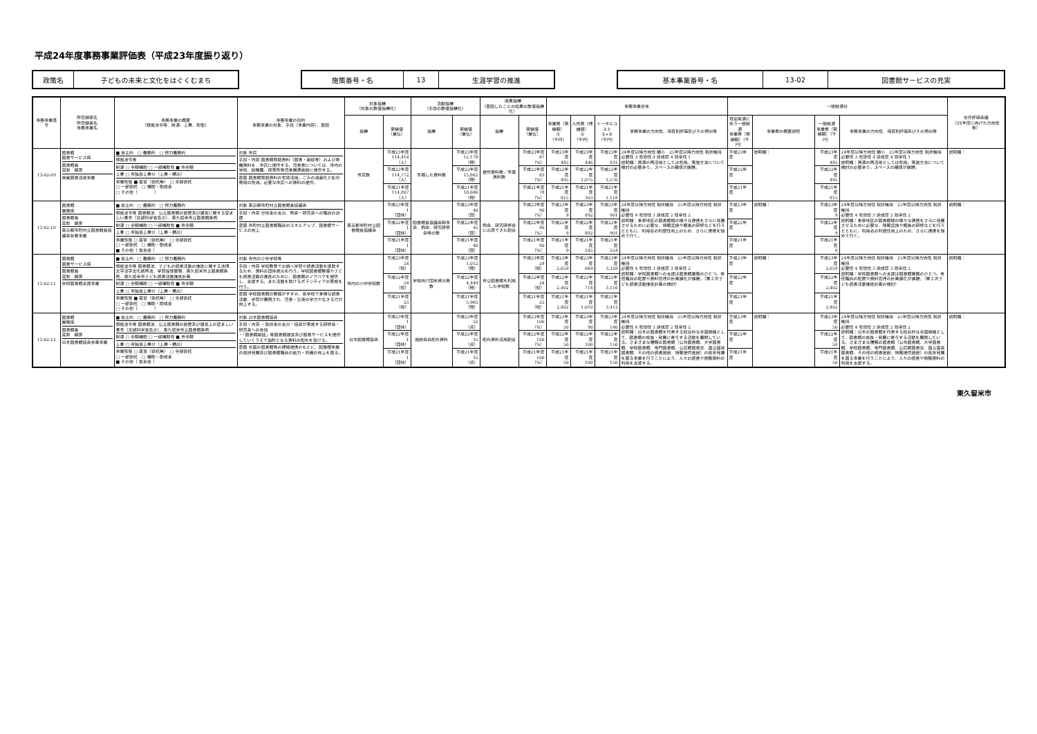平成24年度事務事業評価表（平成23年度振り返り）
| 政策名 | 子どもの未来と文化をはぐくむまち |
| 施策番号・名 | 13 | 生涯学習の推進 |
| 基本事業番号・名 | 13-02 | 図書館サービスの充実 |
| 事務事業番号 | 所管課係名 所管課長名 事務事業名 | 事務事業の概要 （根拠法令等、財源、上乗、形態） | 事務事業の目的 事務事業の対象、手段（事業内容）、意図 | 対象指標 （対象の数値指標化） | | 活動指標 （手段の数値指標化） | | 成果指標 （意図したことの結果の数値指標化） | | 事務事業全体 | | | | 一般財源分 | | | | 全庁評価会議 （25年度に向けた方向性等） |
| --- | --- | --- | --- | --- | --- | --- | --- | --- | --- | --- | --- | --- | --- | --- | --- | --- | --- | --- |
| | | | | 指標 | 実績値 （単位） | 指標 | 実績値 （単位） | 指標 | 実績値 （単位） | 事業費（実績額） ① （千円） | 人件費（理論値） ② （千円） | トータルコスト ①+② （千円） | 事務事業の方向性、項目別評価及びその理由等 | 特定財源に伴う一般財源 事業費（実績額）（千円） | 事業費の概要説明 | 一般財源 事業費（実績額）（千円） | 事務事業の方向性、項目別評価及びその理由等 | |
| 13-02-09 | 図書館 図書サービス係 図書館長 高梨 顕彦 廃棄図書活用事業 | ■ 自主的 □ 義務的 □ 努力義務的 根拠法令等 財源 □ 全額補助 □ 一部補助有 ■ 市全額 上乗 □ 市独自上乗せ（上乗・横出） 事業形態 ■ 直営（委託無） □ 全部委託 □ 一部委託 □ 補助・助成金 □ その他（ ） | 対象 市民 手段・内容 図書館除籍資料（図書・雑誌等）および寄贈資料を、市民に提供する。児童書については、市内の学校、幼稚園、保育所等児童関連施設に提供する。 意図 図書館除籍資料の有効活用。ごみの減量化と処分費用の削減。必要な市民への資料の提供。 | 市民数 | 平成23年度 114,414 （人） | 準備した資料数 | 平成23年度 12,178 （冊） | 提供資料数／準備資料数 | 平成23年度 67 （%） | 平成23年度 485 | 平成23年度 446 | 平成23年度 931 | 24年度以降方向性 縮小 25年度以降方向性 現状維持 必要性 3 有効性 4 達成度 4 効率性 1 説明欄：資源の再活用としては有用。実施方法について検討の必要あり。スペースの確保が課題。 | 平成23年度 | 説明欄： | 平成23年度 485 | 24年度以降方向性 縮小 25年度以降方向性 現状維持 必要性 3 有効性 4 達成度 4 効率性 1 説明欄：資源の再活用としては有用。実施方法について検討の必要あり。スペースの確保が課題。 | 説明欄： |
| | | | | | 平成22年度 114,772 （人） | | 平成22年度 15,862 （冊） | | 平成22年度 83 （%） | 平成22年度 495 | 平成22年度 1,075 | 平成22年度 1,570 | | 平成22年度 | | 平成22年度 495 | | |
| | | | | | 平成21年度 114,807 （人） | | 平成21年度 18,686 （冊） | | 平成21年度 78 （%） | 平成21年度 815 | 平成21年度 303 | 平成21年度 1,118 | | 平成21年度 | | 平成21年度 815 | | |
| 13-02-10 | 図書館 業務係 図書館長 高梨 顕彦 東京都市町村立図書館長協議会参画事業 | ■ 自主的 □ 義務的 □ 努力義務的 根拠法令等 図書館法、公立図書館の設置及び運営に関する望ましい基準（文部科学省告示）、東久留米市立図書館条例 財源 □ 全額補助 □ 一部補助有 ■ 市全額 上乗 □ 市独自上乗せ（上乗・横出） 事業形態 □ 直営（委託無） □ 全部委託 □ 一部委託 □ 補助・助成金 ■ その他（ 負担金 ） | 対象 東京都市町村立図書館長協議会 手段・内容 分担金の支出、例会・研究会への職員の派遣 意図 市町村立図書館職員のスキルアップ、図書館サービスの向上 | 東京都市町村立図書館長協議会 | 平成23年度 1 （団体） | 図書館長協議会幹事会、例会、研究研修会等の数 | 平成23年度 40 （回） | 例会、研究研修会に出席できた割合 | 平成23年度 90 （%） | 平成23年度 9 | 平成23年度 892 | 平成23年度 901 | 24年度以降方向性 現状維持 25年度以降方向性 現状維持 必要性 4 有効性 3 達成度 2 効率性 2 説明欄：多摩地区の図書館間の様々な連携をさらに発展させるために必要な、情報交換や館長の研修などを行うとともに、利用者の利便性向上のため、さらに連携を強めて行く。 | 平成23年度 | 説明欄： | 平成23年度 9 | 24年度以降方向性 現状維持 25年度以降方向性 現状維持 必要性 4 有効性 3 達成度 2 効率性 2 説明欄：多摩地区の図書館間の様々な連携をさらに発展させるために必要な、情報交換や館長の研修などを行うとともに、利用者の利便性向上のため、さらに連携を強めて行く。 | 説明欄： |
| | | | | | 平成22年度 1 （団体） | | 平成22年度 45 （回） | | 平成22年度 90 （%） | 平成22年度 9 | 平成22年度 892 | 平成22年度 901 | | 平成22年度 | | 平成22年度 9 | | |
| | | | | | 平成21年度 1 （団体） | | 平成21年度 40 （回） | | 平成21年度 90 （%） | 平成21年度 9 | 平成21年度 545 | 平成21年度 554 | | 平成21年度 | | 平成21年度 9 | | |
| 13-02-11 | 図書館 図書サービス係 図書館長 高梨 顕彦 学校図書館支援事業 | ■ 自主的 □ 義務的 □ 努力義務的 根拠法令等 図書館法、子どもの読書活動の推進に関する法律、文字活字文化振興法、学習指導要領、東久留米市立図書館条例、東久留米市子ども読書活動推進計画 財源 □ 全額補助 □ 一部補助有 ■ 市全額 上乗 □ 市独自上乗せ（上乗・横出） 事業形態 ■ 直営（委託無） □ 全部委託 □ 一部委託 □ 補助・助成金 □ その他（ ） | 対象 市内の小中学校等 手段・内容 学校教育での調べ学習や読書活動を援助するため、資料の団体貸出を行う。学校図書館整備や子ども読書活動の推進のために、図書館のノウハウを提供し、支援する。また活動を助けるボランティアの育成を行う。 意図 学校図書館の整備がすすみ、各学校で多様な読書活動、学習が展開され、児童・生徒の学力や生きる力が向上する。 | 市内の小中学校数 | 平成23年度 24 （校） | 学校向け団体貸出冊数 | 平成23年度 1,012 （冊） | 市立図書館を利用した学校数 | 平成23年度 24 （校） | 平成23年度 2,659 | 平成23年度 669 | 平成23年度 3,328 | 24年度以降方向性 現状維持 25年度以降方向性 現状維持 必要性 4 有効性 3 達成度 3 効率性 2 説明欄：学校図書館への支援は図書館業務のひとつ。専任職員の配置や資料管理の計画課化が課題。（第２次子ども読書活動推進計画の検討） | 平成23年度 | 説明欄： | 平成23年度 2,659 | 24年度以降方向性 現状維持 25年度以降方向性 現状維持 必要性 4 有効性 3 達成度 3 効率性 2 説明欄：学校図書館への支援は図書館業務のひとつ。専任職員の配置や資料管理の計画課化が課題。（第２次子ども読書活動推進計画の検討） | 説明欄： |
| | | | | | 平成22年度 24 （校） | | 平成22年度 4,449 （冊） | | 平成22年度 24 （校） | 平成22年度 2,402 | 平成22年度 714 | 平成22年度 3,116 | | 平成22年度 | | 平成22年度 2,402 | | |
| | | | | | 平成21年度 25 （校） | | 平成21年度 5,965 （冊） | | 平成21年度 25 （校） | 平成21年度 2,402 | 平成21年度 1,010 | 平成21年度 3,412 | | 平成21年度 | | 平成21年度 2,402 | | |
| 13-02-12 | 図書館 業務係 図書館長 高梨 顕彦 日本図書館協会参画事業 | ■ 自主的 □ 義務的 □ 努力義務的 根拠法令等 図書館法、公立図書館の設置及び運営上の望ましい基準（文部科学省告示）、東久留米市立図書館条例 財源 □ 全額補助 □ 一部補助有 ■ 市全額 上乗 □ 市独自上乗せ（上乗・横出） 事業形態 □ 直営（委託無） □ 全部委託 □ 一部委託 □ 補助・助成金 ■ その他（ 負担金 ） | 対象 日本図書館協会 手段・内容 ・負担金の支出・協会が実施する研修会・研究会への参加 ・「図書館雑誌」等図書館運営及び図書サービスを提供していくうえで指針となる資料の配布を受ける。 意図 全国の図書館等の連絡提携のもとに、図書館事業の進捗発展及び図書館職員の能力・知識の向上を図る。 | 日本図書館協会 | 平成23年度 1 （団体） | 施設会員配布資料 | 平成23年度 32 （点） | 配布資料活用割合 | 平成23年度 100 （%） | 平成23年度 50 | 平成23年度 90 | 平成23年度 140 | 24年度以降方向性 現状維持 25年度以降方向性 現状維持 必要性 4 有効性 3 達成度 2 効率性 2 説明欄：日本の図書館を代表する総合的な全国組織として、図書館の成長・発展に寄与する活動を展開している。さまざまな種類の図書館（公共図書館、大学図書館、学校図書館、専門図書館、公民館図書室、国立国会図書館、その他の読書施設、情報提供施設）の進歩発展を図る事業を行うことにより、人々の読書や情報資料の利用を支援する。 | 平成23年度 | 説明欄： | 平成23年度 50 | 24年度以降方向性 現状維持 25年度以降方向性 現状維持 必要性 4 有効性 3 達成度 2 効率性 2 説明欄：日本の図書館を代表する総合的な全国組織として、図書館の成長・発展に寄与する活動を展開している。さまざまな種類の図書館（公共図書館、大学図書館、学校図書館、専門図書館、公民館図書室、国立国会図書館、その他の読書施設、情報提供施設）の進歩発展を図る事業を行うことにより、人々の読書や情報資料の利用を支援する。 | 説明欄： |
| | | | | | 平成22年度 1 （団体） | | 平成22年度 35 （点） | | 平成22年度 100 （%） | 平成22年度 50 | 平成22年度 100 | 平成22年度 150 | | 平成22年度 | | 平成22年度 50 | | |
| | | | | | 平成21年度 1 （団体） | | 平成21年度 35 （点） | | 平成21年度 100 （%） | 平成21年度 50 | 平成21年度 100 | 平成21年度 150 | | 平成21年度 | | 平成21年度 50 | | |
東久留米市